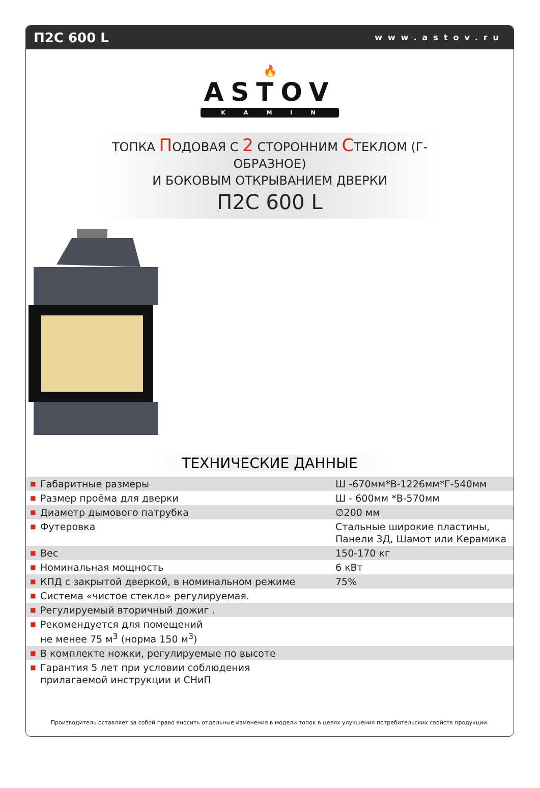П2С 600 L www.astov.ru
🔥
ASTOV
KAMIN
ТОПКА ПОДОВАЯ С 2 СТОРОННИМ СТЕКЛОМ (Г-ОБРАЗНОЕ)
И БОКОВЫМ ОТКРЫВАНИЕМ ДВЕРКИ
П2С 600 L
ТЕХНИЧЕСКИЕ ДАННЫЕ
| ■ | Габаритные размеры | Ш -670мм*В-1226мм*Г-540мм |
| ■ | Размер проёма для дверки | Ш - 600мм *В-570мм |
| ■ | Диаметр дымового патрубка | ∅200 мм |
| ■ | Футеровка | Стальные широкие пластины, Панели 3Д, Шамот или Керамика |
| ■ | Вес | 150-170 кг |
| ■ | Номинальная мощность | 6 кВт |
| ■ | КПД с закрытой дверкой, в номинальном режиме | 75% |
| ■ | Система «чистое стекло» регулируемая. | |
| ■ | Регулируемый вторичный дожиг . | |
| ■ | Рекомендуется для помещений не менее 75 м<sup>3</sup> (норма 150 м<sup>3</sup>) | |
| ■ | В комплекте ножки, регулируемые по высоте | |
| ■ | Гарантия 5 лет при условии соблюдения прилагаемой инструкции и СНиП | |
Производитель оставляет за собой право вносить отдельные изменения в модели топок в целях улучшения потребительских свойств продукции.